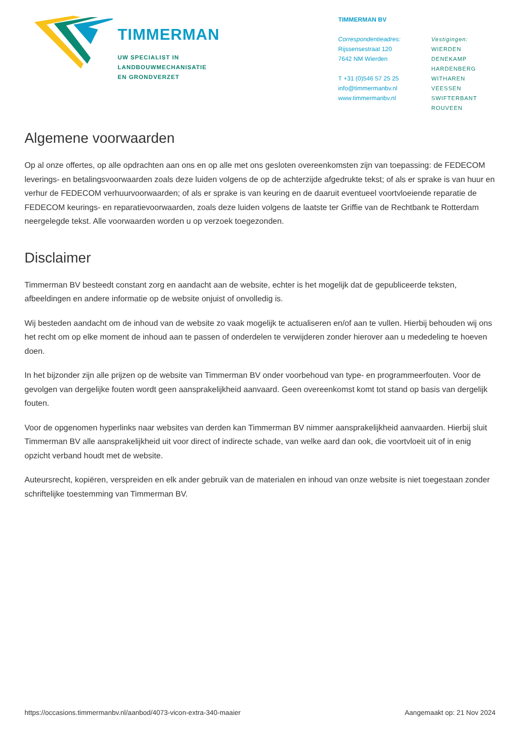TIMMERMAN
UW SPECIALIST IN
LANDBOUWMECHANISATIE
EN GRONDVERZET
TIMMERMAN BV
Correspondentieadres:
Rijssensestraat 120
7642 NM Wierden
T +31 (0)546 57 25 25
info@timmermanbv.nl
www.timmermanbv.nl
Vestigingen:
WIERDEN
DENEKAMP
HARDENBERG
WITHAREN
VEESSEN
SWIFTERBANT
ROUVEEN
Algemene voorwaarden
Op al onze offertes, op alle opdrachten aan ons en op alle met ons gesloten overeenkomsten zijn van toepassing: de FEDECOM leverings- en betalingsvoorwaarden zoals deze luiden volgens de op de achterzijde afgedrukte tekst; of als er sprake is van huur en verhur de FEDECOM verhuurvoorwaarden; of als er sprake is van keuring en de daaruit eventueel voortvloeiende reparatie de FEDECOM keurings- en reparatievoorwaarden, zoals deze luiden volgens de laatste ter Griffie van de Rechtbank te Rotterdam neergelegde tekst. Alle voorwaarden worden u op verzoek toegezonden.
Disclaimer
Timmerman BV besteedt constant zorg en aandacht aan de website, echter is het mogelijk dat de gepubliceerde teksten, afbeeldingen en andere informatie op de website onjuist of onvolledig is.
Wij besteden aandacht om de inhoud van de website zo vaak mogelijk te actualiseren en/of aan te vullen. Hierbij behouden wij ons het recht om op elke moment de inhoud aan te passen of onderdelen te verwijderen zonder hierover aan u mededeling te hoeven doen.
In het bijzonder zijn alle prijzen op de website van Timmerman BV onder voorbehoud van type- en programmeerfouten. Voor de gevolgen van dergelijke fouten wordt geen aansprakelijkheid aanvaard. Geen overeenkomst komt tot stand op basis van dergelijk fouten.
Voor de opgenomen hyperlinks naar websites van derden kan Timmerman BV nimmer aansprakelijkheid aanvaarden. Hierbij sluit Timmerman BV alle aansprakelijkheid uit voor direct of indirecte schade, van welke aard dan ook, die voortvloeit uit of in enig opzicht verband houdt met de website.
Auteursrecht, kopiëren, verspreiden en elk ander gebruik van de materialen en inhoud van onze website is niet toegestaan zonder schriftelijke toestemming van Timmerman BV.
https://occasions.timmermanbv.nl/aanbod/4073-vicon-extra-340-maaier Aangemaakt op: 21 Nov 2024